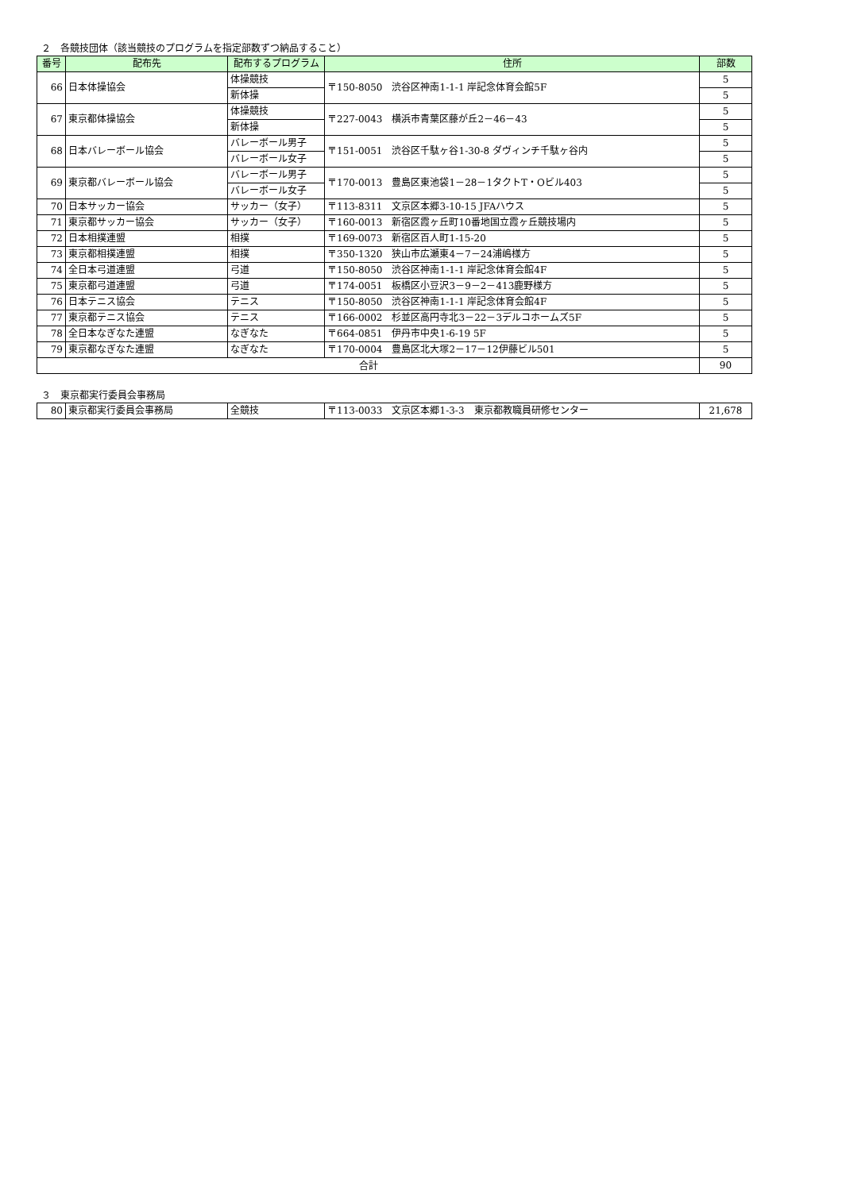２　各競技団体（該当競技のプログラムを指定部数ずつ納品すること）
| 番号 | 配布先 | 配布するプログラム | 住所 | 部数 |
| --- | --- | --- | --- | --- |
| 66 | 日本体操協会 | 体操競技 | 〒150-8050 渋谷区神南1-1-1 岸記念体育会館5F | 5 |
| | | 新体操 | | 5 |
| 67 | 東京都体操協会 | 体操競技 | 〒227-0043 横浜市青葉区藤が丘2－46－43 | 5 |
| | | 新体操 | | 5 |
| 68 | 日本バレーボール協会 | バレーボール男子 | 〒151-0051 渋谷区千駄ヶ谷1-30-8 ダヴィンチ千駄ヶ谷内 | 5 |
| | | バレーボール女子 | | 5 |
| 69 | 東京都バレーボール協会 | バレーボール男子 | 〒170-0013 豊島区東池袋1－28－1タクトT・Oビル403 | 5 |
| | | バレーボール女子 | | 5 |
| 70 | 日本サッカー協会 | サッカー（女子） | 〒113-8311 文京区本郷3-10-15 JFAハウス | 5 |
| 71 | 東京都サッカー協会 | サッカー（女子） | 〒160-0013 新宿区霞ヶ丘町10番地国立霞ヶ丘競技場内 | 5 |
| 72 | 日本相撲連盟 | 相撲 | 〒169-0073 新宿区百人町1-15-20 | 5 |
| 73 | 東京都相撲連盟 | 相撲 | 〒350-1320 狭山市広瀬東4－7－24浦嶋様方 | 5 |
| 74 | 全日本弓道連盟 | 弓道 | 〒150-8050 渋谷区神南1-1-1 岸記念体育会館4F | 5 |
| 75 | 東京都弓道連盟 | 弓道 | 〒174-0051 板橋区小豆沢3－9－2－413鹿野様方 | 5 |
| 76 | 日本テニス協会 | テニス | 〒150-8050 渋谷区神南1-1-1 岸記念体育会館4F | 5 |
| 77 | 東京都テニス協会 | テニス | 〒166-0002 杉並区高円寺北3－22－3デルコホームズ5F | 5 |
| 78 | 全日本なぎなた連盟 | なぎなた | 〒664-0851 伊丹市中央1-6-19 5F | 5 |
| 79 | 東京都なぎなた連盟 | なぎなた | 〒170-0004 豊島区北大塚2－17－12伊藤ビル501 | 5 |
| 合計 | | | | 90 |
３　東京都実行委員会事務局
| 80 | 東京都実行委員会事務局 | 全競技 | 〒113-0033 文京区本郷1-3-3 東京都教職員研修センター | 21,678 |